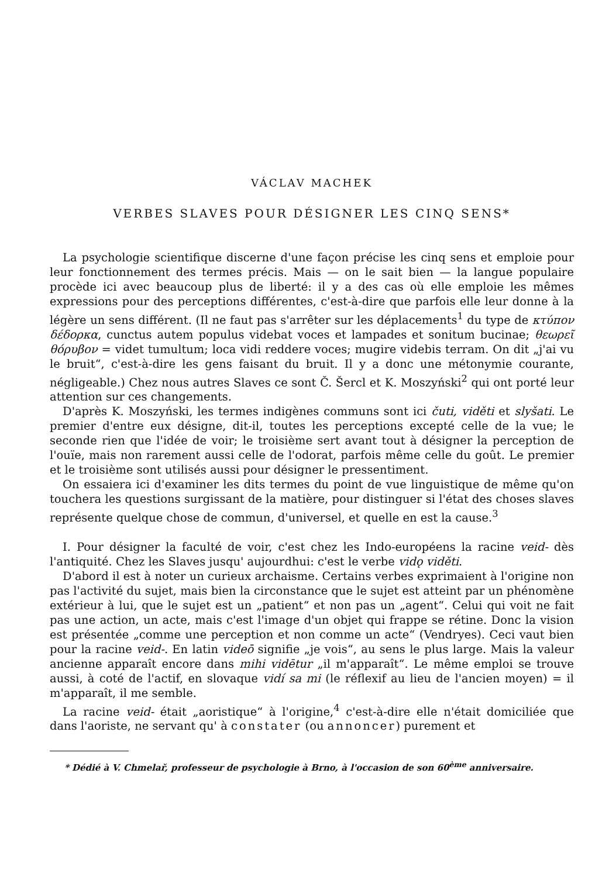VÁCLAV MACHEK
VERBES SLAVES POUR DÉSIGNER LES CINQ SENS*
La psychologie scientifique discerne d'une façon précise les cinq sens et emploie pour leur fonctionnement des termes précis. Mais — on le sait bien — la langue populaire procède ici avec beaucoup plus de liberté: il y a des cas où elle emploie les mêmes expressions pour des perceptions différentes, c'est-à-dire que parfois elle leur donne à la légère un sens différent. (Il ne faut pas s'arrêter sur les déplacements<sup>1</sup> du type de κτύπον δέδορκα, cunctus autem populus videbat voces et lampades et sonitum bucinae; θεωρεῖ θόρυβον = videt tumultum; loca vidi reddere voces; mugire videbis terram. On dit „j'ai vu le bruit“, c'est-à-dire les gens faisant du bruit. Il y a donc une métonymie courante, négligeable.) Chez nous autres Slaves ce sont Č. Šercl et K. Moszyński<sup>2</sup> qui ont porté leur attention sur ces changements.
D'après K. Moszyński, les termes indigènes communs sont ici čuti, viděti et slyšati. Le premier d'entre eux désigne, dit-il, toutes les perceptions excepté celle de la vue; le seconde rien que l'idée de voir; le troisième sert avant tout à désigner la perception de l'ouïe, mais non rarement aussi celle de l'odorat, parfois même celle du goût. Le premier et le troisième sont utilisés aussi pour désigner le pressentiment.
On essaiera ici d'examiner les dits termes du point de vue linguistique de même qu'on touchera les questions surgissant de la matière, pour distinguer si l'état des choses slaves représente quelque chose de commun, d'universel, et quelle en est la cause.<sup>3</sup>
I. Pour désigner la faculté de voir, c'est chez les Indo-européens la racine veid- dès l'antiquité. Chez les Slaves jusqu' aujourdhui: c'est le verbe vidǫ viděti.
D'abord il est à noter un curieux archaisme. Certains verbes exprimaient à l'origine non pas l'activité du sujet, mais bien la circonstance que le sujet est atteint par un phénomène extérieur à lui, que le sujet est un „patient“ et non pas un „agent“. Celui qui voit ne fait pas une action, un acte, mais c'est l'image d'un objet qui frappe se rétine. Donc la vision est présentée „comme une perception et non comme un acte“ (Vendryes). Ceci vaut bien pour la racine veid-. En latin videō signifie „je vois“, au sens le plus large. Mais la valeur ancienne apparaît encore dans mihi vidētur „il m'apparaît“. Le même emploi se trouve aussi, à coté de l'actif, en slovaque vidí sa mi (le réflexif au lieu de l'ancien moyen) = il m'apparaît, il me semble.
La racine veid- était „aoristique“ à l'origine,<sup>4</sup> c'est-à-dire elle n'était domiciliée que dans l'aoriste, ne servant qu' à constater (ou annoncer) purement et
* Dédié à V. Chmelař, professeur de psychologie à Brno, à l'occasion de son 60<sup>ème</sup> anniversaire.